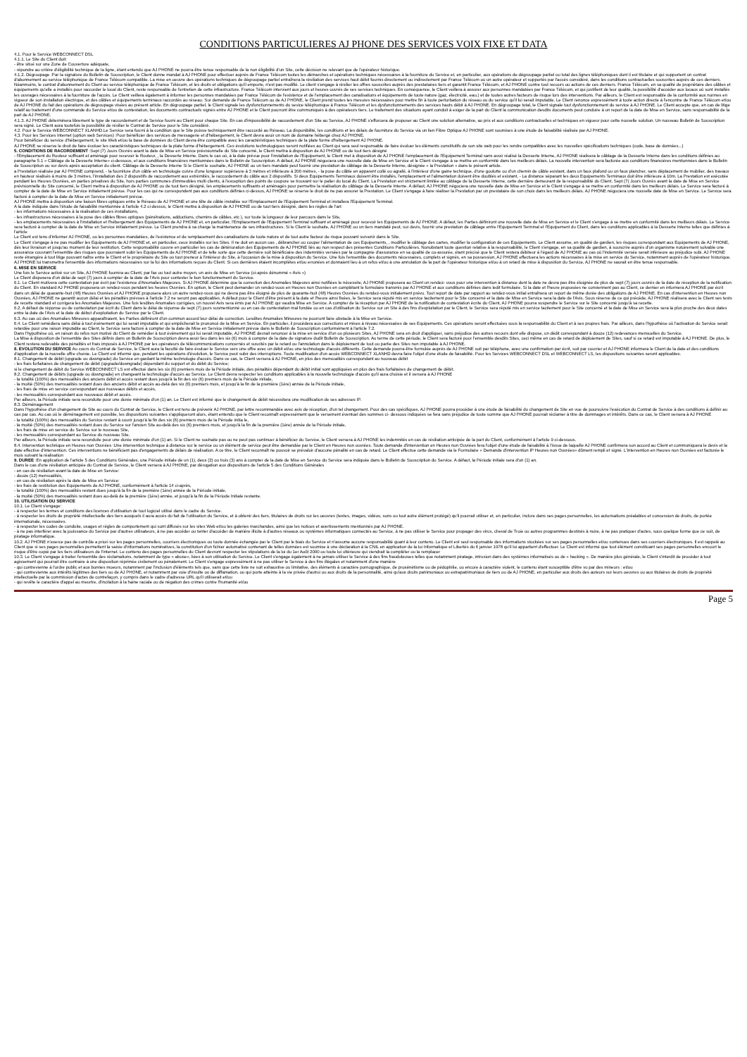CONDITIONS PARTICULIERES AJ PHONE DES SERVICES VOIX FIXE ET DATA
4.1. Pour le Service WEBCONNECT DSL
4.1.1. Le Site du Client doit:
- être situé sur une Zone de Couverture adéquate,
- répondre au critère d'éligibilité technique de la ligne, étant entendu que AJ PHONE ne pourra être tenue responsable de la non éligibilité d'un Site, cette décision ne relevant que de l'opérateur historique.
4.1.2. Dégroupage :Par la signature du Bulletin de Souscription, le Client donne mandat à AJ PHONE pour effectuer auprès de France Télécom toutes les démarches et opérations techniques nécessaires à la fourniture du Service et, en particulier, aux opérations de dégroupage partiel ou total des lignes téléphoniques dont il est titulaire et qui supportent un contrat d'abonnement au service téléphonique de France Télécom compatible. La mise en oeuvre des opérations techniques de dégroupage partiel entraînera la résiliation des services haut débit fournis directement ou indirectement par France Télécom ou un autre opérateur et supportés par l'accès considéré, dans les conditions contractuelles souscrites auprès de ces derniers. Néanmoins, le contrat d'abonnement du Client au service téléphonique de France Télécom, et les droits et obligations qu'il emporte, n'est pas modifié. Le client s'engage à résilier les offres souscrites auprès des prestataires tiers et garantit France Télécom, et AJ PHONE contre tout recours ou actions de ces derniers. France Télécom, en sa qualité de propriétaire des câbles et équipements qu'elle a installés pour raccorder le local du Client, reste responsable de l'entretien de cette infrastructure. France Télécom intervient aux jours et heures ouvrés de ses services techniques. En conséquence, le Client veillera à assurer aux personnes mandatées par France Télécom, et qui justifient de leur qualité, la possibilité d'accéder aux locaux où sont installés les ouvrages nécessaires à la fourniture de l'accès. Le Client veillera également à informer les personnes mandatées par France Télécom de l'existence et de l'emplacement des canalisations et équipements de toute nature (gaz, électricité, eau.) et de toutes autres facteurs de risque lors des interventions. Par ailleurs, le Client est responsable de la conformité aux normes en vigueur de son installation électrique, et des câbles et équipements terminaux raccordés au réseau. Sur demande de France Télécom ou de AJ PHONE, le Client prend toutes les mesures nécessaires pour mettre fin à toute perturbation du réseau ou du service qu'il lui serait imputable. Le Client renonce expressément à toute action directe à l'encontre de France Télécom et/ou de AJ PHONE du fait des opérations de dégroupage visées au présent article. En dégroupage partiel, le Client signale les dysfonctionnements du sevice téléphonique à France Télécom et les dysfonctionnements des services hauts débit à AJ PHONE. En dégroupage total, le Client signale tout dysfonctionnement du service à AJ PHONE. Le Client accepte que, en cas de litige relatif au traitement d'une commande du Service et/ou de contestation, les documents contractuels signés entre AJ PHONE et le Client pourront être communiqués à des opérateurs tiers. Le traitement des situations ayant conduit à exiger de la part du Client la communication desdits documents peut conduire à un report de la date de Mise en Service, sans responsabilité de la part de AJ PHONE.
4.1.3. AJ PHONE déterminera librement le type de raccordement et de Service fourni au Client pour chaque Site. En cas d'impossibilité de raccordement d'un Site au Service, AJ PHONE s'efforcera de proposer au Client une solution alternative, au prix et aux conditions contractuelles et techniques en vigueur pour cette nouvelle solution. Un nouveau Bulletin de Souscription sera signé. Le Client aura toutefois la possibilité de résilier le Contrat de Service pour le Site considéré.
4.2. Pour le Service WEBCONNECT XLANHD.Le Service sera fourni à la condition que le Site puisse techniquement être raccordé au Réseau. La disponibilité, les conditions et les délais de fourniture du Service via un lien Fibre Optique AJ PHONE sont soumises à une étude de faisabilité réalisée par AJ PHONE.
4.3. Pour les Services Internet (option web Services) :Pour bénéficier des services de messagerie et d'hébergement, le Client devra avoir un nom de domaine hébergé chez AJ PHONE.
Pour bénéficier du service d'hébergement, le site Web et/ou la base de données du Client devra être compatible avec les caractéristiques techniques de la plate forme d'hébergement AJ PHONE.
AJ PHONE se réserve le droit de faire évoluer les caractéristiques techniques de la plate forme d'hébergement. Ces évolutions technologiques seront notifiées au Client qui sera seul responsable de faire évoluer les éléments constitutifs de son site web pour les rendre compatibles avec les nouvelles spécifications techniques (code, base de données...)
5. CONDITIONS DE RACORDEMENT :Sept (7) Jours Ouvrés avant la date de Mise en Service prévisionnelle du Site concerné, le Client mettra à disposition de AJ PHONE ou de tout tiers désigné
- l'Emplacement du Routeur suffisant et aménagé pour recevoir le Routeur, , la Desserte Interne. Dans le cas où, à la date prévue pour l'installation de l'Equipement, le Client met à disposition de AJ PHONE l'emplacement de l'Equipement Terminal sans avoir réalisé la Desserte Interne, AJ PHONE réalisera le câblage de la Desserte Interne dans les conditions définies au paragraphe 5.1 « Câblage de la Desserte Interne» ci-dessous, et aux conditions financières mentionnées dans le Bulletin de Souscription. A défaut, AJ PHONE négociera une nouvelle date de Mise en Service et le Client s'engage à se mettre en conformité dans les meilleurs délais. La nouvelle intervention sera facturée aux conditions financières mentionnées dans le Bulletin de Souscription ou sur devis après acceptation du client. Câblage de la Desserte Interne Si le Client le souhaite, AJ PHONE ou un tiers mandaté peut fournir une prestation de câblage de la Desserte Interne, désignée « la Prestation » dans le présent article.
a Prestation réalisée par AJ PHONE comprend, - la fourniture d'un câble en technologie cuivre d'une longueur supérieure à 3 mètres et inférieure à 200 mètres, - la pose du câble en apparent collé ou agrafé, à l'intérieur d'une gaine technique, d'une goulotte ou d'un chemin de câble existant, dans un faux plafond ou un faux plancher, sans déplacement de mobilier, des travaux en hauteur réalisés à moins de 3 mètres, l'installation des 2 dispositifs de raccordement aux extrémités, le raccordement du câble aux 2 dispositifs. Si deux Equipements Terminaux doivent être installés, l'emplacement et l'alimentation doivent être doublés et existant, - La distance séparant les deux Equipements Terminaux doit être inférieure à 10m. La Prestation est exécutée pendant les Heures Ouvrées, en parties privatives du Site, hors parties communes d'immeubles multi clients, à l'exception des points de coupure se trouvant sur le palier du local du Client. La Prestation est strictement limitée au câblage de la Desserte Interne, cette dernière demeurant de la responsabilité du Client. Sept (7( Jours Ouvrés avant la date de Mise en Service prévisionnelle du Site concerné, le Client mettra à disposition de AJ PHONE ou de tout tiers désigné, les emplacements suffisants et aménagés pour permettre la réalisation du câblage de la Desserte Interne. A défaut, AJ PHONE négociera une nouvelle date de Mise en Service et le Client s'engage à se mettre en conformité dans les meilleurs délais. Le Service sera facturé à compter de la date de Mise en Service initialement prévue. Pour les cas qui ne correspondent pas aux conditions définies ci-dessus, AJ PHONE se réserve le droit de ne pas assurer la Prestation. Le Client s'engage à faire réaliser la Prestation par un prestataire de son choix dans les meilleurs délais. AJ PHONE négociera une nouvelle date de Mise en Service. Le Service sera facturé à compter de la date de Mise en Service initialement prévue.
AJ PHONE mettra à disposition une liaison fibres optiques entre le Réseau de AJ PHONE et une tête de câble installée sur l'Emplacement de l'Equipement Terminal et installera l'Equipement Terminal.
A la date indiquée dans l'étude de faisabilité mentionnée à l'article 4.2 ci-dessus, le Client mettra à disposition de AJ PHONE ou de tout tiers désigné, dans les règles de l'art:
- les informations nécessaires à la réalisation de ces installations,
- les infrastructures nécessaires à la pose des câbles fibres optiques (pénétrations, adductions, chemins de câbles, etc ), sur toute la longueur de leur parcours dans le Site,
- les emplacements nécessaires à l'installation et l'hébergement des Equipements de AJ PHONE et, en particulier, l'Emplacement de l'Equipement Terminal suffisant et aménagé pour recevoir les Equipements de AJ PHONE. A défaut, les Parties définiront une nouvelle date de Mise en Service et le Client s'engage à se mettre en conformité dans les meilleurs délais. Le Service sera facturé à compter de la date de Mise en Service initialement prévue. Le Client prendra à sa charge la maintenance de ses infrastructures. Si le Client le souhaite, AJ PHONE ou un tiers mandaté peut, sur devis, fournir une prestation de câblage entre l'Equipement Terminal et l'Equipement du Client, dans les conditions applicables à la Desserte Interne telles que définies à l'article
Le Client est tenu d'informer AJ PHONE, ou les personnes mandatées, de l'existence et de remplacement des canalisations de toute nature et de tout autre facteur de risque pouvant survenir dans le Site.
Le Client s'engage à ne pas modifier les Equipements de AJ PHONE et, en particulier, ceux installés sur les Sites. Il ne doit en aucun cas , débrancher ou couper l'alimentation de ces Equipements, , modifier le câblage des cartes, modifier la configuration de ces Equipements. Le Client assume, en qualité de gardien, les risques correspondant aux Equipements de AJ PHONE, dès leur livraison et jusqu'au moment de leur restitution. Cette responsabilité couvre en particulier les cas de détérioration des Equipements de AJ PHONE liés au non respect des présentes Conditions Particulières. Nonobstant toute question relative à la responsabilité, le Client s'engage, en sa qualité de gardien, à souscrire auprès d'un organisme notoirement solvable une assurance couvrant l'ensemble des risques que pourraient subir les Equipements de AJ PHONE et de telle sorte que cette dernière soit bénéficiaire des indemnités versées par la compagnie d'assurance en sa qualité de co-assurée, étant précisé que le Client restera débiteur à l'égard de AJ PHONE au cas où l'indemnité versée serait inférieure au préjudice subi. AJ PHONE reste étrangère à tout litige pouvant naître entre le Client et le propriétaire du Site ou tout preneur à l'intérieur du Site, à l'occasion de la mise à disposition du Service. Une fois l'ensemble des documents nécessaires, complets et signés, en sa possession, AJ PHONE effectuera les actions nécessaires à la mise en service du Service, notamment auprès de l'opérateur historique. AJ PHONE lui transmettra l'ensemble des informations nécessaires sur la foi des informations reçues du Client. Si ces dernières étaient incomplètes et/ou erronées et donnaient lieu à un refus et/ou à une annulation de la part de l'opérateur historique et/ou à un retard de mise à disposition du Service, AJ PHONE ne saurait en être tenue responsable.
6. MISE EN SERVICE
Une fois le Service activé sur un Site, AJ PHONE fournira au Client, par fax ou tout autre moyen, un avis de Mise en Service (ci-après dénommé « Avis »)
Le Client disposera d'un délai de sept (7) jours à compter de la date de l'Avis pour contester le bon fonctionnement du Service.
6.1. Le Client motivera cette contestation par écrit par l'existence d'Anomalies Majeures. Si AJ PHONE détermine que la correction des Anomalies Majeures ainsi notifiées le nécessite, AJ PHONE proposera au Client un rendez- vous pour une intervention à distance dont la date ne devra pas être éloignée de plus de sept (7) jours ouvrés de la date de réception de la notification du Client. En standard AJ PHONE proposera un rendez-vous pendant les heures Ouvrées. En option, le Client peut demander un rendez-vous en Heures non Ouvrées en complétant le formulaire transmis par AJ PHONE et aux conditions définies dans ledit formulaire. Si la date et l'heure proposées ne conviennent pas au Client, ce dernier en informera AJ PHONE par écrit dans un délai de quarante-huit (48) Heures Ouvrées et AJ PHONE proposera alors un autre rendez-vous qui ne devra pas être éloigné de plus de quarante-huit (48) Heures Ouvrées du rendez-vous initialement prévu. Tout report de date par rapport au rendez-vous initial entraînera un report de même durée des obligations de AJ PHONE. En cas d'intervention en Heures non Ouvrées, AJ PHONE ne garantit aucun délai et les pénalités prévues à l'article 7.2 ne seront pas applicables. A défaut pour le Client d'être présent à la date et l'heure ainsi fixées, le Service sera réputé mis en service tacitement pour le Site concerné et la date de Mise en Service sera la date de l'Avis. Sous réserve de ce qui précède, AJ PHONE réalisera avec le Client ses tests de recette standard et corrigera les Anomalies Majeures. Une fois lesdites Anomalies corrigées, un nouvel Avis sera émis par AJ PHONE qui vaudra Mise en Service. A compter de la réception par AJ PHONE de la notification de contestation écrite du Client, AJ PHONE pourra suspendre le Service sur le Site concerné jusqu'à sa recette.
6.2. A défaut de réponse ou de contestation par écrit du Client dans le délai de réponse de sept (7) jours susmentionné ou en cas de contestation mal fondée ou en cas d'utilisation du Service sur un Site à des fins d'exploitation par le Client, le Service sera réputé mis en service tacitement pour le Site concerné et la date de Mise en Service sera la plus proche des deux dates entre la date de l'Avis et la date de début d'exploitation du Service par le Client.
6.3. Au cas où des Anomalies Mineures apparaîtraient, les Parties définiront d'un commun accord leur délai de correction. Lesdites Anomalies Mineures ne pourront faire obstacle à la Mise en Service.
6.4. Le Client remédiera sans délai à tout événement qui lui serait imputable et qui empêcherait le prononcé de la Mise en Service. En particulier, il procédera aux corrections et mises à niveau nécessaires de ses Equipements. Ces opérations seront effectuées sous la responsabilité du Client et à ses propres frais. Par ailleurs, dans l'hypothèse où l'activation du Service serait retardée pour une raison imputable au Client, le Service sera facturé à compter de la date de Mise en Service initialement prévue dans le Bulletin de Souscription conformément à l'article 7.2.
Dans l'hypothèse où, en raison du refus non motivé du Client de remédier à tout événement qui lui serait imputable, AJ PHONE devrait renoncer à la mise en service d'un ou plusieurs Sites, AJ PHONE sera en droit d'appliquer, sans préjudice des autres recours dont elle dispose, un dédit correspondant à douze (12) redevances mensuelles du Service.
La Mise à disposition de l'ensemble des Sites définis dans un Bulletin de Souscription devra avoir lieu dans les six (6) mois à compter de la date de signature dudit Bulletin de Souscription. Au terme de cette période, le Client sera facturé pour l'ensemble desdits Sites, ceci même en cas de retard de déploiement de Sites, sauf si ce retard est imputable à AJ PHONE. De plus, le Client restera redevable des pénalités et frais imposés à AJ PHONE par les opérateurs de télécommunications concernés et suscités par le retard ou l'annulation dans le déploiement de tout ou partie des Sites non imputable à AJ PHONE.
8. EVOLUTION DU SERVICE Au cours du Contrat de Service, le Client aura la faculté de faire évoluer le Service vers une offre avec un débit et/ou une technologie d'accès différents. Cette demande pourra être formulée auprès de AJ PHONE soit par téléphone, avec une confirmation par écrit, soit par courrier et AJ PHONE informera le Client de la date et des conditions d'application de la nouvelle offre choisie. Le Client est informé que, pendant les opérations d'évolution, le Service peut subir des interruptions. Toute modification d'un accès WEBCONNECT XLANHD devra faire l'objet d'une étude de faisabilité. Pour les Services WEBCONNECT DSL et WEBCONNECT LS, les dispositions suivantes seront applicables.
8.1. Changement de débit (upgrade ou downgrade) du Service en gardant la même technologie d'accès. Dans ce cas, le Client versera à AJ PHONE, en plus des mensualités correspondant au nouveau débit
- les frais forfaitaires de changement de débit (upgrade/downgrade) dépendant du support et du débit du Service;
si le changement de débit du Service WEBCONNECT LS est effectué dans les six (6) premiers mois de la Période initiale, des pénalités dépendant du débit initial sont appliquées en plus des frais forfaitaires de changement de débit.
8.2. Changement de débits (upgrade ou downgrade) en changeant la technologie d'accès au Service. Le Client devra respecter les conditions applicables à la nouvelle technologie d'accès qu'il aura choisie et il versera à AJ PHONE
- la totalité (100%) des mensualités des anciens débit et accès restant dues jusqu'à la fin des six (6) premiers mois de la Période initiale,
- la moitié (50%) des mensualités restant dues des anciens débit et accès au-delà des six (6) premiers mois, et jusqu'à la fin de la première (1ère) année de la Période initiale,
- les frais de mise en service correspondant aux nouveaux débits et accès,
- les mensualités correspondant aux nouveaux débit et accès.
Par ailleurs, la Période initiale sera reconduite pour une durée minimale d'un (1) an. Le Client est informé que le changement de débit nécessitera une modification de ses adresses IP.
8.3. Déménagement
Dans l'hypothèse d'un changement de Site au cours du Contrat de Service, le Client est tenu de prévenir AJ PHONE, par lettre recommandée avec avis de réception, d'un tel changement. Pour des cas spécifiques, AJ PHONE pourra procéder à une étude de faisabilité du changement de Site en vue de poursuivre l'exécution du Contrat de Service à des conditions à définir au cas par cas. Au cas où le déménagement est possible, les dispositions suivantes s'appliqueront alors, étant entendu que le Client reconnaît expressément que le versement éventuel des sommes ci- dessous indiquées se fera sans préjudice de toute somme que AJ PHONE pourrait réclamer à titre de dommages et intérêts. Dans ce cas, le Client versera à AJ PHONE
- la totalité (100%) des mensualités du Service restant à courir jusqu'à la fin des six (6) premiers mois de la Période initia le,
- la moitié (50%) des mensualités restant dues du Service sur l'ancien Site au-delà des six (6) premiers mois, et jusqu'à la fin de la première (1ère) année de la Période initiale,
- les frais de mise en service du Service sur le nouveau Site,
- les mensualités correspondant au Service du nouveau Site.
Par ailleurs, la Période initiale sera reconduite pour une durée minimale d'un (1) an. Si le Client ne souhaite pas ou ne peut pas continuer à bénéficier du Service, le Client versera à AJ PHONE les indemnités en cas de résiliation anticipée de la part du Client, conformément à l'article 9 ci-dessous.
8.4. Intervention technique en Heures non Ouvrées :Une intervention technique à distance sur le service ou un élément de service peut être demandée par le Client en Heures non ouvrées. Toute demande d'intervention en Heures non Ouvrées fera l'objet d'une étude de faisabilité à l'issue de laquelle AJ PHONE confirmera son accord au Client et communiquera le devis et la date effective d'intervention. Ces interventions ne bénéficient pas d'engagements de délais de réalisation. A ce titre, le Client reconnaît ne pouvoir se prévaloir d'aucune pénalité en cas de retard. Le Client effectue cette demande via le Formulaire « Demande d'intervention IP Heures non Ouvrées» dûment rempli et signé. L'intervention en Heures non Ouvrées est facturée le mois suivant la réalisation
9. DUREE :En application de l'article 5 des Conditions Générales, une Période initiale de un (1), deux (2) ou trois (3) ans à compter de la date de Mise en Service du Service sera indiquée dans le Bulletin de Souscription du Service. A défaut, la Période initiale sera d'un (1) an.
Dans le cas d'une résiliation anticipée du Contrat de Service, le Client versera à AJ PHONE, par dérogation aux dispositions de l'article 5 des Conditions Générales
- en cas de résiliation avant la date de Mise en Service:
- douze (12) mensualités,
- en cas de résiliation après la date de Mise en Service:
- les frais de restitution des Equipements de AJ PHONE, conformément à l'article 14 ci-après,
- la totalité (100%) des mensualités restant dues jusqu'à la fin de la première (1ère) année de la Période initiale,
- la moitié (50%) des mensualités restant dues au-delà de la première (1ère) année, et jusqu'à la fin de la Période Initiale restante.
10. UTILISATION DU SERVICE
10.1. Le Client s'engage:
- à respecter les termes et conditions des licences d'utilisation de tout logiciel utilisé dans le cadre du Service.
- à respecter les droits de propriété intellectuelle des tiers auxquels il aura accès du fait de l'utilisation du Service, et à obtenir des tiers, titulaires de droits sur les oeuvres (textes, images, vidéos, sons ou tout autre élément protégé) qu'il pourrait utiliser et, en particulier, inclure dans ses pages personnelles, les autorisations préalables et concession de droits, de portée internationale, nécessaires.
- à respecter les codes de conduite, usages et règles de comportement qui sont diffusés sur les sites Web et/ou les galeries marchandes, ainsi que les notices et avertissements mentionnés par AJ PHONE.
- à ne pas interférer avec la jouissance du Service par d'autres utilisateurs, à ne pas accéder ou tenter d'accéder de manière illicite à d'autres réseaux ou systèmes informatiques connectés au Service, à ne pas utiliser le Service pour propager des virus, cheval de Troie ou autres programmes destinés à nuire, à ne pas pratiquer d'actes, sous quelque forme que ce soit, de piratage informatique.
10.2. AJ PHONE n'exerce pas de contrôle a priori sur les pages personnelles, courriers électroniques ou toute donnée échangée par le Client par le biais du Service et n'assume aucune responsabilité quant à leur contenu. Le Client est seul responsable des informations stockées sur ses pages personnelles et/ou contenues dans ses courriers électroniques. Il est rappelé au Client que si ses pages personnelles permettent la saisie d'informations nominatives, la constitution d'un fichier automatisé contenant de telles données est soumise à une déclaration à la CNIL en application de la loi Informatique et Libertés du 6 janvier 1978 qu'il lui appartient d'effectuer. Le Client est informé que tout élément constituant ses pages personnelles encourt le risque d'être copié par les tiers utilisateurs de l'internet. Le contenu des pages personnelles du Client devront respecter les stipulations de la loi du 1er Août 2000 ou toute loi ultérieure qui viendrait la compléter ou la remplacer
10.3. Le Client s'engage à traiter l'ensemble des réclamations, notamment de type « abuse», liées à son utilisation du Service. Le Client s'engage également à ne jamais utiliser le Service à des fins frauduleuses telles que notamment piratage, intrusion dans des systèmes informatisés ou de « hacking ». De manière plus générale, le Client s'interdit de procéder à tout agissement qui pourrait être contraire à une disposition réprimée civilement ou pénalement. Le Client s'engage expressément à ne pas utiliser le Service à des fins illégales et notamment d'une manière
- qui contrevienne à l'ordre public et aux bonnes moeurs, notamment par l'inclusion d'éléments tels que, sans que cette liste ne soit exhaustive ou limitative, des éléments à caractère pornographique, de proxénétisme ou de pédophilie, ou encore à caractère violent, le contenu étant susceptible d'être vu par des mineurs : et/ou
- qui contrevienne aux intérêts légitimes des tiers ou de AJ PHONE, et notamment par voie d'insulte ou de diffamation, ou qui porte atteinte à la vie privée d'autrui ou aux droits de la personnalité, ainsi qu'aux droits patrimoniaux ou extrapatrimoniaux de tiers ou de AJ PHONE, en particulier aux droits des auteurs sur leurs oeuvres ou aux titulaires de droits de propriété intellectuelle par la commission d'actes de contrefaçon, y compris dans le cadre d'adresse URL qu'il utiliserait et/ou
- qui revête le caractère d'appel au meurtre, d'incitation à la haine raciale ou de négation des crimes contre l'humanité et/ou
Page 5